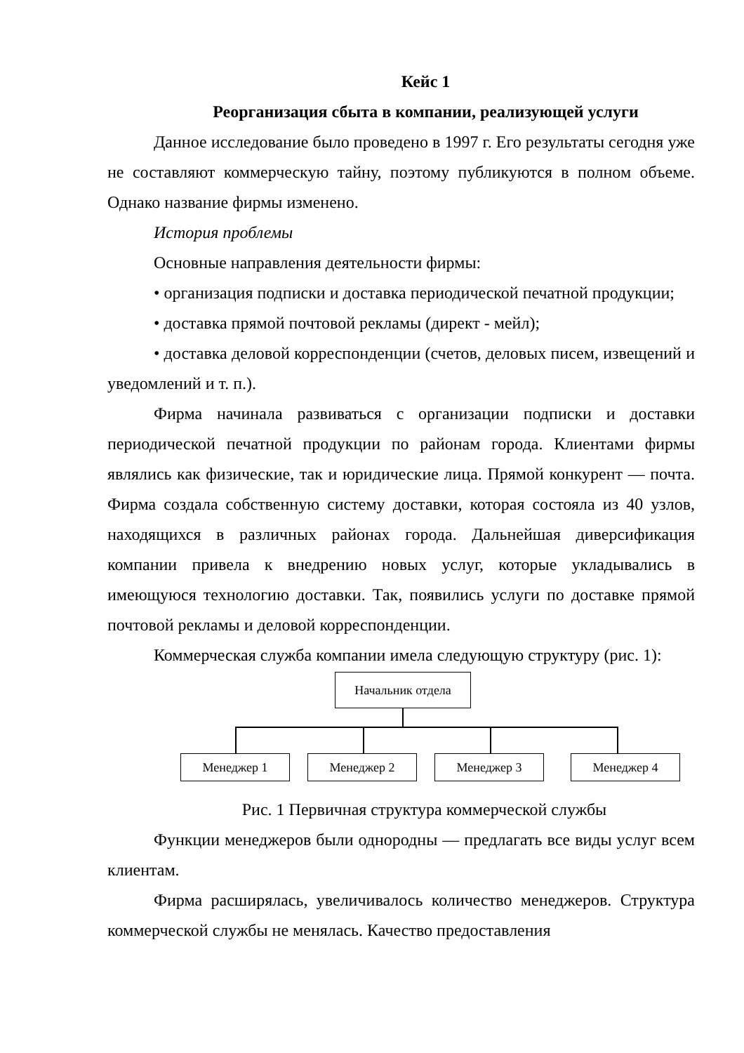Кейс 1
Реорганизация сбыта в компании, реализующей услуги
Данное исследование было проведено в 1997 г. Его результаты сегодня уже не составляют коммерческую тайну, поэтому публикуются в полном объеме. Однако название фирмы изменено.
История проблемы
Основные направления деятельности фирмы:
• организация подписки и доставка периодической печатной продукции;
• доставка прямой почтовой рекламы (директ - мейл);
• доставка деловой корреспонденции (счетов, деловых писем, извещений и уведомлений и т. п.).
Фирма начинала развиваться с организации подписки и доставки периодической печатной продукции по районам города. Клиентами фирмы являлись как физические, так и юридические лица. Прямой конкурент — почта. Фирма создала собственную систему доставки, которая состояла из 40 узлов, находящихся в различных районах города. Дальнейшая диверсификация компании привела к внедрению новых услуг, которые укладывались в имеющуюся технологию доставки. Так, появились услуги по доставке прямой почтовой рекламы и деловой корреспонденции.
Коммерческая служба компании имела следующую структуру (рис. 1):
Начальник отдела
Менеджер 1 Менеджер 2 Менеджер 3 Менеджер 4
Рис. 1 Первичная структура коммерческой службы
Функции менеджеров были однородны — предлагать все виды услуг всем клиентам.
Фирма расширялась, увеличивалось количество менеджеров. Структура коммерческой службы не менялась. Качество предоставления